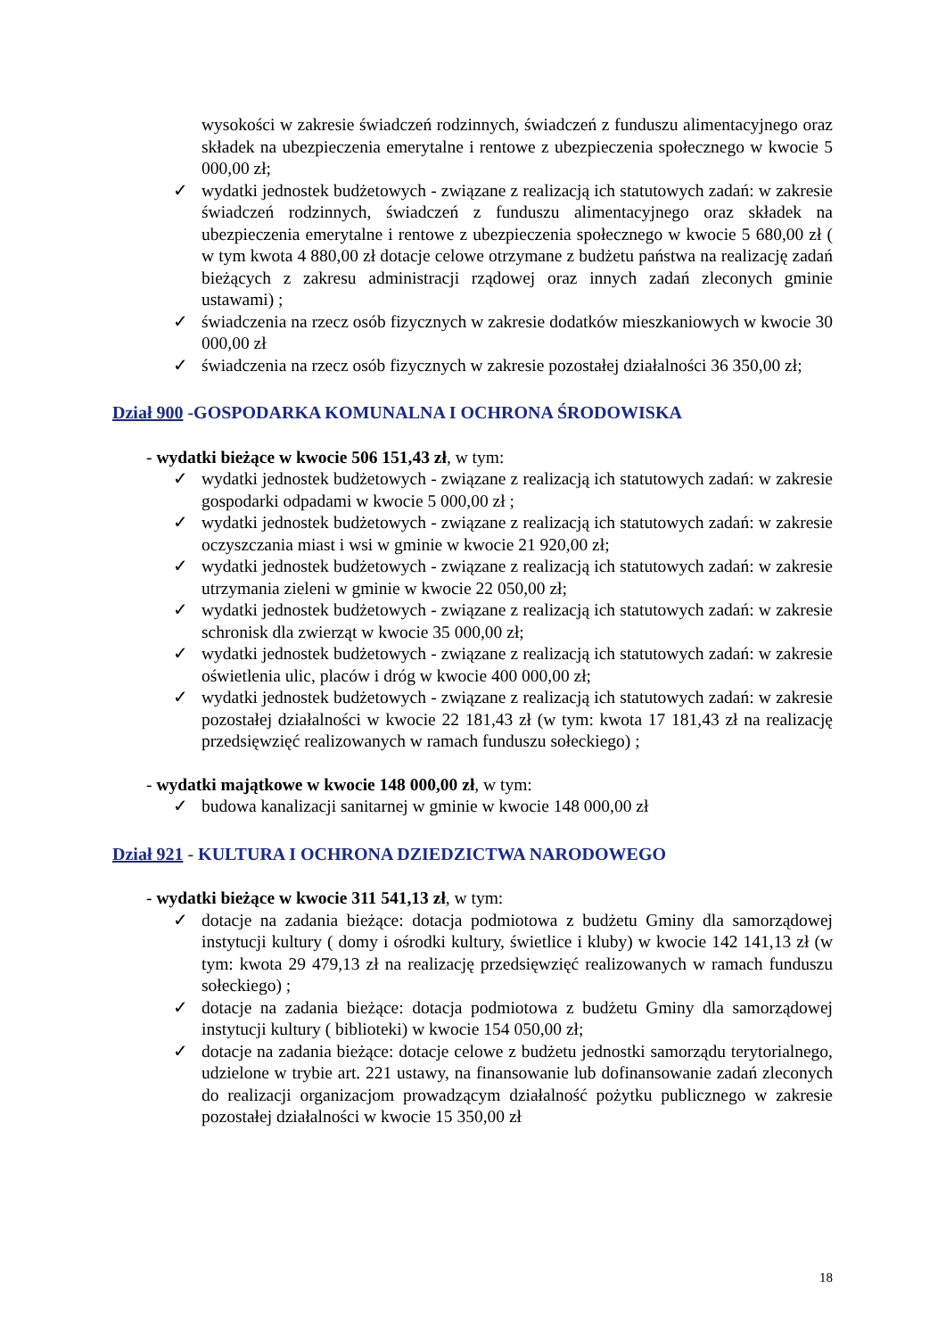wysokości w zakresie świadczeń rodzinnych, świadczeń z funduszu alimentacyjnego oraz składek na ubezpieczenia emerytalne i rentowe z ubezpieczenia społecznego w kwocie 5 000,00 zł;
✓ wydatki jednostek budżetowych - związane z realizacją ich statutowych zadań: w zakresie świadczeń rodzinnych, świadczeń z funduszu alimentacyjnego oraz składek na ubezpieczenia emerytalne i rentowe z ubezpieczenia społecznego w kwocie 5 680,00 zł ( w tym kwota 4 880,00 zł dotacje celowe otrzymane z budżetu państwa na realizację zadań bieżących z zakresu administracji rządowej oraz innych zadań zleconych gminie ustawami) ;
✓ świadczenia na rzecz osób fizycznych w zakresie dodatków mieszkaniowych w kwocie 30 000,00 zł
✓ świadczenia na rzecz osób fizycznych w zakresie pozostałej działalności 36 350,00 zł;
Dział 900 -GOSPODARKA KOMUNALNA I OCHRONA ŚRODOWISKA
- wydatki bieżące w kwocie 506 151,43 zł, w tym:
✓ wydatki jednostek budżetowych - związane z realizacją ich statutowych zadań: w zakresie gospodarki odpadami w kwocie 5 000,00 zł ;
✓ wydatki jednostek budżetowych - związane z realizacją ich statutowych zadań: w zakresie oczyszczania miast i wsi w gminie w kwocie 21 920,00 zł;
✓ wydatki jednostek budżetowych - związane z realizacją ich statutowych zadań: w zakresie utrzymania zieleni w gminie w kwocie 22 050,00 zł;
✓ wydatki jednostek budżetowych - związane z realizacją ich statutowych zadań: w zakresie schronisk dla zwierząt w kwocie 35 000,00 zł;
✓ wydatki jednostek budżetowych - związane z realizacją ich statutowych zadań: w zakresie oświetlenia ulic, placów i dróg w kwocie 400 000,00 zł;
✓ wydatki jednostek budżetowych - związane z realizacją ich statutowych zadań: w zakresie pozostałej działalności w kwocie 22 181,43 zł (w tym: kwota 17 181,43 zł na realizację przedsięwzięć realizowanych w ramach funduszu sołeckiego) ;
- wydatki majątkowe w kwocie 148 000,00 zł, w tym:
✓ budowa kanalizacji sanitarnej w gminie w kwocie 148 000,00 zł
Dział 921 - KULTURA I OCHRONA DZIEDZICTWA NARODOWEGO
- wydatki bieżące w kwocie 311 541,13 zł, w tym:
✓ dotacje na zadania bieżące: dotacja podmiotowa z budżetu Gminy dla samorządowej instytucji kultury ( domy i ośrodki kultury, świetlice i kluby) w kwocie 142 141,13 zł (w tym: kwota 29 479,13 zł na realizację przedsięwzięć realizowanych w ramach funduszu sołeckiego) ;
✓ dotacje na zadania bieżące: dotacja podmiotowa z budżetu Gminy dla samorządowej instytucji kultury ( biblioteki) w kwocie 154 050,00 zł;
✓ dotacje na zadania bieżące: dotacje celowe z budżetu jednostki samorządu terytorialnego, udzielone w trybie art. 221 ustawy, na finansowanie lub dofinansowanie zadań zleconych do realizacji organizacjom prowadzącym działalność pożytku publicznego w zakresie pozostałej działalności w kwocie 15 350,00 zł
18